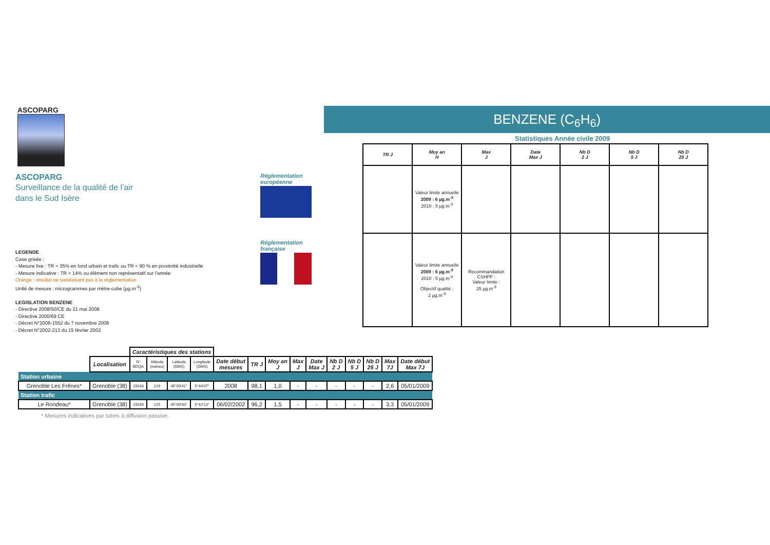ASCOPARG
ASCOPARG
Surveillance de la qualité de l'air
dans le Sud Isère
LEGENDE
Case grisée :
- Mesure fixe : TR < 35% en fond urbain et trafic ou TR < 90 % en proximité industrielle
- Mesure indicative : TR < 14% ou élément non représentatif sur l'année
Orange : résultat ne satisfaisant pas à la réglementation
Unité de mesure : microgrammes par mètre-cube (µg.m<sup>-3</sup>)
LEGISLATION BENZENE
- Directive 2008/50/CE du 21 mai 2008
- Directive 2000/69 CE
- Décret N°2008-1552 du 7 novembre 2008
- Décret N°2002-213 du 15 février 2002
Réglementation
européenne
Réglementation
française
BENZENE (C<sub>6</sub>H<sub>6</sub>)
Statistiques Année civile 2009
| TR J | Moy an H | Max J | Date Max J | Nb D 2 J | Nb D 5 J | Nb D 25 J |
| --- | --- | --- | --- | --- | --- | --- |
| | Valeur limite annuelle 2009 : 6 µg.m<sup>-3</sup> 2010 : 5 µg.m<sup>-3</sup> | | | | | |
| | Valeur limite annuelle 2009 : 6 µg.m<sup>-3</sup> 2010 : 5 µg.m<sup>-3</sup> Objectif qualité : 2 µg.m<sup>-3</sup> | Recommandation CSHPF : Valeur limite : 25 µg.m<sup>-3</sup> | | | | |
| | | Caractéristiques des stations | | | | | | | | | | | | | |
| | Localisation | N° BDQA | Altitude (mètres) | Latitude (DMS) | Longitude (DMS) | Date début mesures | TR J | Moy an J | Max J | Date Max J | Nb D 2 J | Nb D 5 J | Nb D 25 J | Max 7J | Date début Max 7J |
| Station urbaine | | | | | | | | | | | | | | | |
| Grenoble Les Frênes* | Grenoble (38) | 15043 | 219 | 45°09'41" | 5°44'07" | 2008 | 98,1 | 1,0 | - | - | - | - | - | 2,6 | 05/01/2009 |
| Station trafic | | | | | | | | | | | | | | | |
| Le Rondeau* | Grenoble (38) | 15039 | 225 | 45°09'30" | 5°42'13" | 06/02/2002 | 96,2 | 1,5 | - | - | - | - | - | 3,3 | 05/01/2009 |
* Mesures indicatives par tubes à diffusion passive.